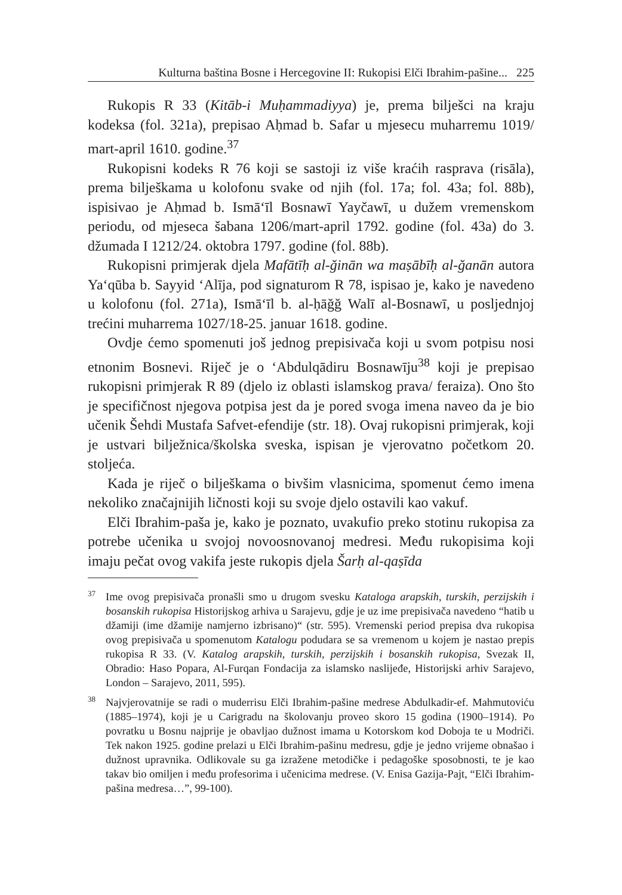Kulturna baština Bosne i Hercegovine II: Rukopisi Elči Ibrahim-pašine... 225
Rukopis R 33 (Kitāb-i Muḥammadiyya) je, prema bilješci na kraju kodeksa (fol. 321a), prepisao Aḥmad b. Safar u mjesecu muharremu 1019/ mart-april 1610. godine.<sup>37</sup>
Rukopisni kodeks R 76 koji se sastoji iz više kraćih rasprava (risāla), prema bilješkama u kolofonu svake od njih (fol. 17a; fol. 43a; fol. 88b), ispisivao je Aḥmad b. Ismā‘īl Bosnawī Yayčawī, u dužem vremenskom periodu, od mjeseca šabana 1206/mart-april 1792. godine (fol. 43a) do 3. džumada I 1212/24. oktobra 1797. godine (fol. 88b).
Rukopisni primjerak djela Mafātīḥ al-ğinān wa maṣābīḥ al-ğanān autora Ya‘qūba b. Sayyid ‘Alīja, pod signaturom R 78, ispisao je, kako je navedeno u kolofonu (fol. 271a), Ismā‘īl b. al-ḥāğğ Walī al-Bosnawī, u posljednjoj trećini muharrema 1027/18-25. januar 1618. godine.
Ovdje ćemo spomenuti još jednog prepisivača koji u svom potpisu nosi etnonim Bosnevi. Riječ je o ‘Abdulqādiru Bosnawīju<sup>38</sup> koji je prepisao rukopisni primjerak R 89 (djelo iz oblasti islamskog prava/ feraiza). Ono što je specifičnost njegova potpisa jest da je pored svoga imena naveo da je bio učenik Šehdi Mustafa Safvet-efendije (str. 18). Ovaj rukopisni primjerak, koji je ustvari bilježnica/školska sveska, ispisan je vjerovatno početkom 20. stoljeća.
Kada je riječ o bilješkama o bivšim vlasnicima, spomenut ćemo imena nekoliko značajnijih ličnosti koji su svoje djelo ostavili kao vakuf.
Elči Ibrahim-paša je, kako je poznato, uvakufio preko stotinu rukopisa za potrebe učenika u svojoj novoosnovanoj medresi. Među rukopisima koji imaju pečat ovog vakifa jeste rukopis djela Šarḥ al-qaṣīda
<sup>37</sup> Ime ovog prepisivača pronašli smo u drugom svesku Kataloga arapskih, turskih, perzijskih i bosanskih rukopisa Historijskog arhiva u Sarajevu, gdje je uz ime prepisivača navedeno “hatib u džamiji (ime džamije namjerno izbrisano)“ (str. 595). Vremenski period prepisa dva rukopisa ovog prepisivača u spomenutom Katalogu podudara se sa vremenom u kojem je nastao prepis rukopisa R 33. (V. Katalog arapskih, turskih, perzijskih i bosanskih rukopisa, Svezak II, Obradio: Haso Popara, Al-Furqan Fondacija za islamsko naslijeđe, Historijski arhiv Sarajevo, London – Sarajevo, 2011, 595).
<sup>38</sup> Najvjerovatnije se radi o muderrisu Elči Ibrahim-pašine medrese Abdulkadir-ef. Mahmutoviću (1885–1974), koji je u Carigradu na školovanju proveo skoro 15 godina (1900–1914). Po povratku u Bosnu najprije je obavljao dužnost imama u Kotorskom kod Doboja te u Modriči. Tek nakon 1925. godine prelazi u Elči Ibrahim-pašinu medresu, gdje je jedno vrijeme obnašao i dužnost upravnika. Odlikovale su ga izražene metodičke i pedagoške sposobnosti, te je kao takav bio omiljen i među profesorima i učenicima medrese. (V. Enisa Gazija-Pajt, “Elči Ibrahim-pašina medresa…”, 99-100).